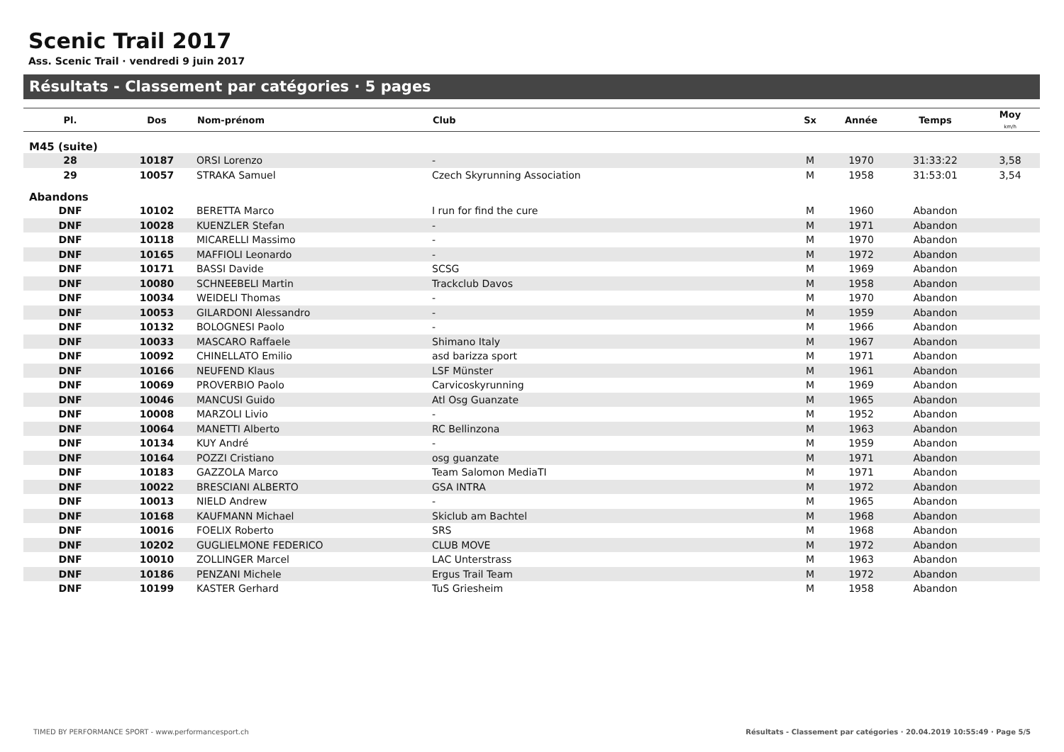Scenic Trail 2017
Ass. Scenic Trail · vendredi 9 juin 2017
Résultats - Classement par catégories · 5 pages
| Pl. | Dos | Nom-prénom | Club | Sx | Année | Temps | Moy km/h |
| --- | --- | --- | --- | --- | --- | --- | --- |
| M45 (suite) | | | | | | | |
| 28 | 10187 | ORSI Lorenzo | - | M | 1970 | 31:33:22 | 3,58 |
| 29 | 10057 | STRAKA Samuel | Czech Skyrunning Association | M | 1958 | 31:53:01 | 3,54 |
| Abandons | | | | | | | |
| DNF | 10102 | BERETTA Marco | I run for find the cure | M | 1960 | Abandon | |
| DNF | 10028 | KUENZLER Stefan | - | M | 1971 | Abandon | |
| DNF | 10118 | MICARELLI Massimo | - | M | 1970 | Abandon | |
| DNF | 10165 | MAFFIOLI Leonardo | - | M | 1972 | Abandon | |
| DNF | 10171 | BASSI Davide | SCSG | M | 1969 | Abandon | |
| DNF | 10080 | SCHNEEBELI Martin | Trackclub Davos | M | 1958 | Abandon | |
| DNF | 10034 | WEIDELI Thomas | - | M | 1970 | Abandon | |
| DNF | 10053 | GILARDONI Alessandro | - | M | 1959 | Abandon | |
| DNF | 10132 | BOLOGNESI Paolo | - | M | 1966 | Abandon | |
| DNF | 10033 | MASCARO Raffaele | Shimano Italy | M | 1967 | Abandon | |
| DNF | 10092 | CHINELLATO Emilio | asd barizza sport | M | 1971 | Abandon | |
| DNF | 10166 | NEUFEND Klaus | LSF Münster | M | 1961 | Abandon | |
| DNF | 10069 | PROVERBIO Paolo | Carvicoskyrunning | M | 1969 | Abandon | |
| DNF | 10046 | MANCUSI Guido | Atl Osg Guanzate | M | 1965 | Abandon | |
| DNF | 10008 | MARZOLI Livio | - | M | 1952 | Abandon | |
| DNF | 10064 | MANETTI Alberto | RC Bellinzona | M | 1963 | Abandon | |
| DNF | 10134 | KUY André | - | M | 1959 | Abandon | |
| DNF | 10164 | POZZI Cristiano | osg guanzate | M | 1971 | Abandon | |
| DNF | 10183 | GAZZOLA Marco | Team Salomon MediaTI | M | 1971 | Abandon | |
| DNF | 10022 | BRESCIANI ALBERTO | GSA INTRA | M | 1972 | Abandon | |
| DNF | 10013 | NIELD Andrew | - | M | 1965 | Abandon | |
| DNF | 10168 | KAUFMANN Michael | Skiclub am Bachtel | M | 1968 | Abandon | |
| DNF | 10016 | FOELIX Roberto | SRS | M | 1968 | Abandon | |
| DNF | 10202 | GUGLIELMONE FEDERICO | CLUB MOVE | M | 1972 | Abandon | |
| DNF | 10010 | ZOLLINGER Marcel | LAC Unterstrass | M | 1963 | Abandon | |
| DNF | 10186 | PENZANI Michele | Ergus Trail Team | M | 1972 | Abandon | |
| DNF | 10199 | KASTER Gerhard | TuS Griesheim | M | 1958 | Abandon | |
TIMED BY PERFORMANCE SPORT - www.performancesport.ch
Résultats - Classement par catégories · 20.04.2019 10:55:49 · Page 5/5